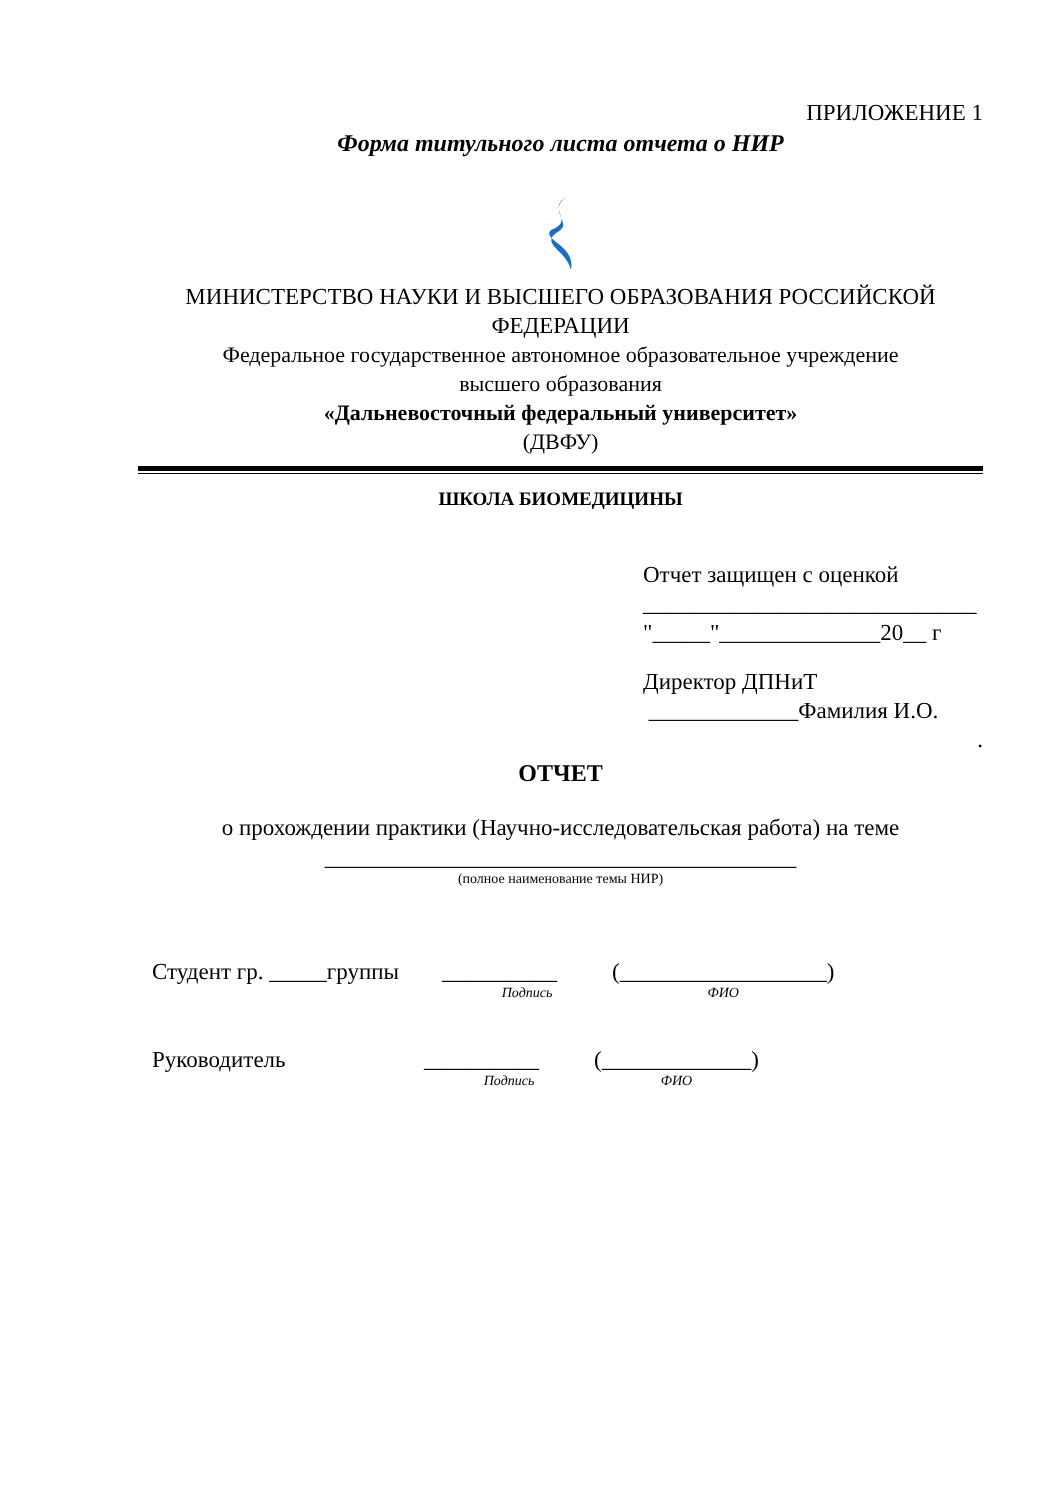ПРИЛОЖЕНИЕ 1
Форма титульного листа отчета о НИР
МИНИСТЕРСТВО НАУКИ И ВЫСШЕГО ОБРАЗОВАНИЯ РОССИЙСКОЙ ФЕДЕРАЦИИ
Федеральное государственное автономное образовательное учреждение
высшего образования
«Дальневосточный федеральный университет»
(ДВФУ)
ШКОЛА БИОМЕДИЦИНЫ
Отчет защищен с оценкой
_____________________________
"_____"______________20__ г
Директор ДПНиТ
_____________Фамилия И.О.
.
ОТЧЕТ
о прохождении практики (Научно-исследовательская работа) на теме
_________________________________________
(полное наименование темы НИР)
Студент гр. _____группы __________
Подпись (__________________)
ФИО
Руководитель __________
Подпись (_____________)
ФИО